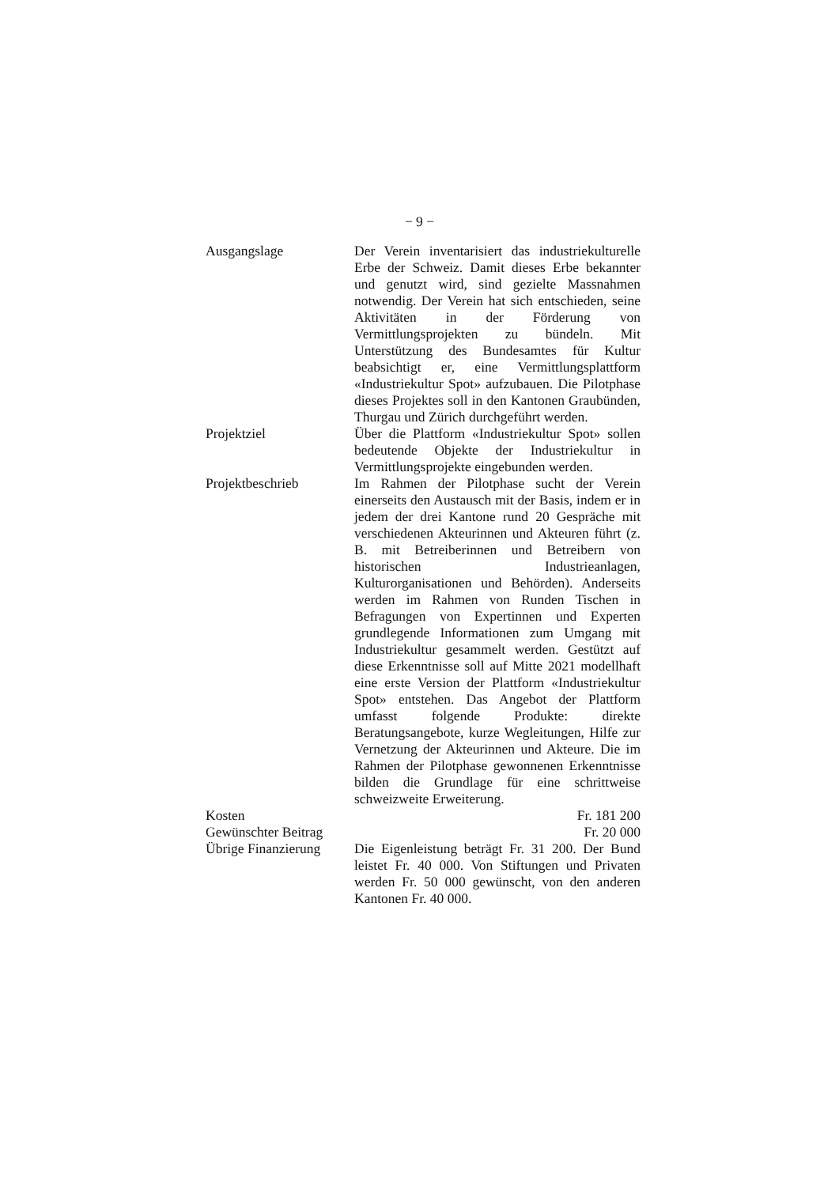− 9 −
Ausgangslage Der Verein inventarisiert das industriekulturelle Erbe der Schweiz. Damit dieses Erbe bekannter und genutzt wird, sind gezielte Massnahmen notwendig. Der Verein hat sich entschieden, seine Aktivitäten in der Förderung von Vermittlungsprojekten zu bündeln. Mit Unterstützung des Bundesamtes für Kultur beabsichtigt er, eine Vermittlungsplattform «Industriekultur Spot» aufzubauen. Die Pilotphase dieses Projektes soll in den Kantonen Graubünden, Thurgau und Zürich durchgeführt werden.
Projektziel Über die Plattform «Industriekultur Spot» sollen bedeutende Objekte der Industriekultur in Vermittlungsprojekte eingebunden werden.
Projektbeschrieb Im Rahmen der Pilotphase sucht der Verein einerseits den Austausch mit der Basis, indem er in jedem der drei Kantone rund 20 Gespräche mit verschiedenen Akteurinnen und Akteuren führt (z. B. mit Betreiberinnen und Betreibern von historischen Industrieanlagen, Kulturorganisationen und Behörden). Anderseits werden im Rahmen von Runden Tischen in Befragungen von Expertinnen und Experten grundlegende Informationen zum Umgang mit Industriekultur gesammelt werden. Gestützt auf diese Erkenntnisse soll auf Mitte 2021 modellhaft eine erste Version der Plattform «Industriekultur Spot» entstehen. Das Angebot der Plattform umfasst folgende Produkte: direkte Beratungsangebote, kurze Wegleitungen, Hilfe zur Vernetzung der Akteurinnen und Akteure. Die im Rahmen der Pilotphase gewonnenen Erkenntnisse bilden die Grundlage für eine schrittweise schweizweite Erweiterung.
Kosten Fr. 181 200
Gewünschter Beitrag
Fr. 20 000
Übrige Finanzierung
Die Eigenleistung beträgt Fr. 31 200. Der Bund leistet Fr. 40 000. Von Stiftungen und Privaten werden Fr. 50 000 gewünscht, von den anderen Kantonen Fr. 40 000.